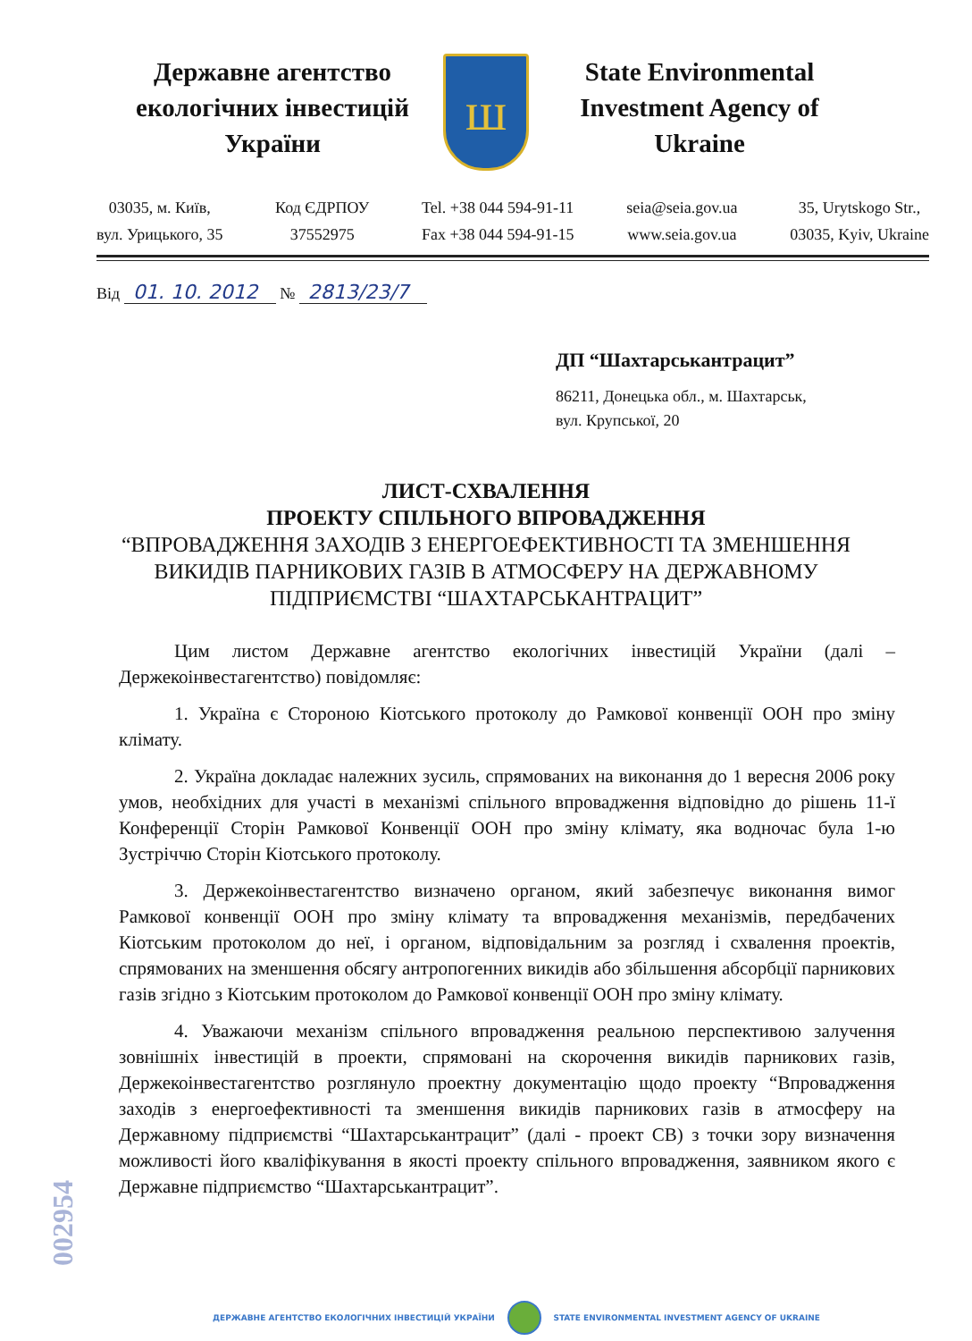Державне агентство екологічних інвестицій України
ш
State Environmental Investment Agency of Ukraine
03035, м. Київ,
вул. Урицького, 35
Код ЄДРПОУ
37552975
Tel. +38 044 594-91-11
Fax +38 044 594-91-15
seia@seia.gov.ua
www.seia.gov.ua
35, Urytskogo Str.,
03035, Kyiv, Ukraine
Від 01. 10. 2012 № 2813/23/7
ДП “Шахтарськантрацит”
86211, Донецька обл., м. Шахтарськ,
вул. Крупської, 20
ЛИСТ-СХВАЛЕННЯ
ПРОЕКТУ СПІЛЬНОГО ВПРОВАДЖЕННЯ
“ВПРОВАДЖЕННЯ ЗАХОДІВ З ЕНЕРГОЕФЕКТИВНОСТІ ТА ЗМЕНШЕННЯ
ВИКИДІВ ПАРНИКОВИХ ГАЗІВ В АТМОСФЕРУ НА ДЕРЖАВНОМУ
ПІДПРИЄМСТВІ “ШАХТАРСЬКАНТРАЦИТ”
Цим листом Державне агентство екологічних інвестицій України (далі – Держекоінвестагентство) повідомляє:
1. Україна є Стороною Кіотського протоколу до Рамкової конвенції ООН про зміну клімату.
2. Україна докладає належних зусиль, спрямованих на виконання до 1 вересня 2006 року умов, необхідних для участі в механізмі спільного впровадження відповідно до рішень 11-ї Конференції Сторін Рамкової Конвенції ООН про зміну клімату, яка водночас була 1-ю Зустріччю Сторін Кіотського протоколу.
3. Держекоінвестагентство визначено органом, який забезпечує виконання вимог Рамкової конвенції ООН про зміну клімату та впровадження механізмів, передбачених Кіотським протоколом до неї, і органом, відповідальним за розгляд і схвалення проектів, спрямованих на зменшення обсягу антропогенних викидів або збільшення абсорбції парникових газів згідно з Кіотським протоколом до Рамкової конвенції ООН про зміну клімату.
4. Уважаючи механізм спільного впровадження реальною перспективою залучення зовнішніх інвестицій в проекти, спрямовані на скорочення викидів парникових газів, Держекоінвестагентство розглянуло проектну документацію щодо проекту “Впровадження заходів з енергоефективності та зменшення викидів парникових газів в атмосферу на Державному підприємстві “Шахтарськантрацит” (далі - проект СВ) з точки зору визначення можливості його кваліфікування в якості проекту спільного впровадження, заявником якого є Державне підприємство “Шахтарськантрацит”.
002954
ДЕРЖАВНЕ АГЕНТСТВО ЕКОЛОГІЧНИХ ІНВЕСТИЦІЙ УКРАЇНИ STATE ENVIRONMENTAL INVESTMENT AGENCY OF UKRAINE